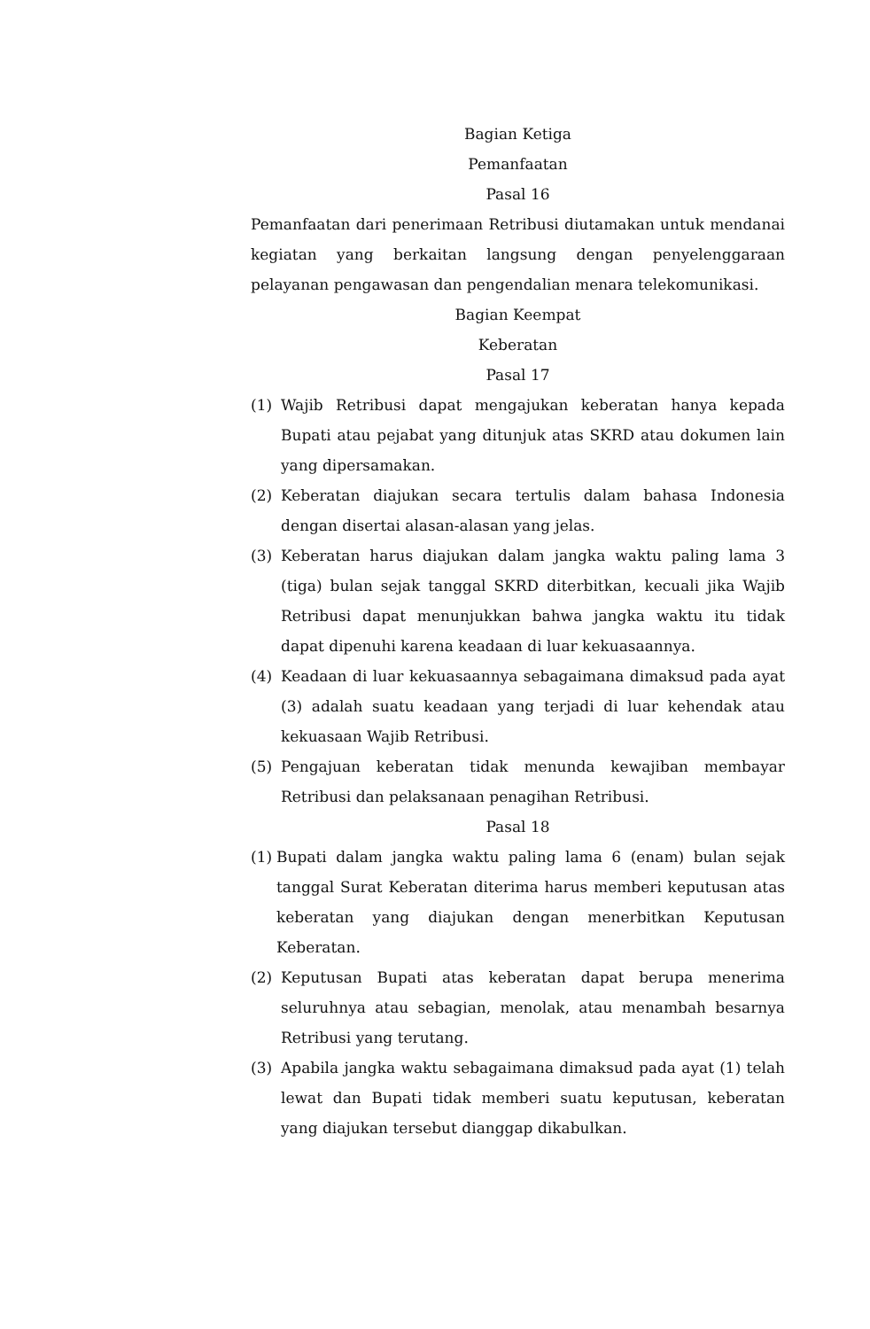Bagian Ketiga
Pemanfaatan
Pasal 16
Pemanfaatan dari penerimaan Retribusi diutamakan untuk mendanai kegiatan yang berkaitan langsung dengan penyelenggaraan pelayanan pengawasan dan pengendalian menara telekomunikasi.
Bagian Keempat
Keberatan
Pasal 17
(1) Wajib Retribusi dapat mengajukan keberatan hanya kepada Bupati atau pejabat yang ditunjuk atas SKRD atau dokumen lain yang dipersamakan.
(2) Keberatan diajukan secara tertulis dalam bahasa Indonesia dengan disertai alasan-alasan yang jelas.
(3) Keberatan harus diajukan dalam jangka waktu paling lama 3 (tiga) bulan sejak tanggal SKRD diterbitkan, kecuali jika Wajib Retribusi dapat menunjukkan bahwa jangka waktu itu tidak dapat dipenuhi karena keadaan di luar kekuasaannya.
(4) Keadaan di luar kekuasaannya sebagaimana dimaksud pada ayat (3) adalah suatu keadaan yang terjadi di luar kehendak atau kekuasaan Wajib Retribusi.
(5) Pengajuan keberatan tidak menunda kewajiban membayar Retribusi dan pelaksanaan penagihan Retribusi.
Pasal 18
(1) Bupati dalam jangka waktu paling lama 6 (enam) bulan sejak tanggal Surat Keberatan diterima harus memberi keputusan atas keberatan yang diajukan dengan menerbitkan Keputusan Keberatan.
(2) Keputusan Bupati atas keberatan dapat berupa menerima seluruhnya atau sebagian, menolak, atau menambah besarnya Retribusi yang terutang.
(3) Apabila jangka waktu sebagaimana dimaksud pada ayat (1) telah lewat dan Bupati tidak memberi suatu keputusan, keberatan yang diajukan tersebut dianggap dikabulkan.